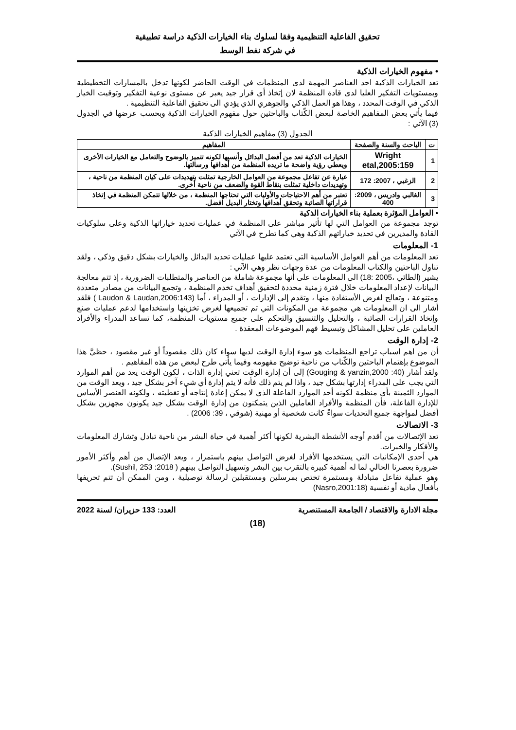تحقيق الفاعلية التنظيمية وفقا لسلوك بناء الخيارات الذكية دراسة تطبيقية
في شركة نفط الوسط
• مفهوم الخيارات الذكية
تعد الخيارات الذكية احد العناصر المهمة لدى المنظمات في الوقت الحاضر لكونها تدخل بالمسارات التخطيطية وبمستويات التفكير العليا لدى قادة المنظمة لان إتخاذ أي قرار جيد يعبر عن مستوى نوعية التفكير وتوقيت الخيار الذكي في الوقت المحدد ، وهذا هو العمل الذكي والجوهري الذي يؤدي الى تحقيق الفاعلية التنظيمية .
فيما يأتي بعض المفاهيم الخاصة لبعض الكّتاب والباحثين حول مفهوم الخيارات الذكية وبحسب عرضها في الجدول (3) الآتي :
الجدول (3) مفاهيم الخيارات الذكية
| ت | الباحث والسنة والصفحة | المفاهيم |
| --- | --- | --- |
| 1 | Wright etal,2005:159 | الخيارات الذكية تعد من أفضل البدائل وأنسبها لكونه تتميز بالوضوح والتعامل مع الخيارات الأخرى ويعطي رؤية واضحة ما تريده المنظمة من أهدافها ورسالتها. |
| 2 | الزغبي ، 2007: 172 | عبارة عن تفاعل مجموعة من العوامل الخارجية تمثلت بتهديدات على كيان المنظمة من ناحية ، وتهديدات داخلية تمثلت بنقاط القوة والضعف من ناحية أخرى. |
| 3 | الغالبي وادريس ، 2009: 400 | تعتبر من أهم الاحتياجات والأوليات التي تحتاجها المنظمة ، من خلالها تتمكن المنظمة في إتخاذ قراراتها الصائبة وتحقق أهدافها وتختار البديل افضل. |
• العوامل المؤثرة بعملية بناء الخيارات الذكية
توجد مجموعة من العوامل التي لها تأثير مباشر على المنظمة في عمليات تحديد خياراتها الذكية وعلى سلوكيات القادة والمديرين في تحديد خياراتهم الذكية وهي كما تطرح في الآتي
1- المعلومات
تعد المعلومات من أهم العوامل الأساسية التي تعتمد عليها عمليات تحديد البدائل والخيارات بشكل دقيق وذكي ، ولقد تناول الباحثين والكتاب المعلومات من عدة وجهات نظر وهي الآتي :
يشير (الطائي ،2005 :18) الى المعلومات على أنها مجموعة شاملة من العناصر والمتطلبات الضرورية ، إذ تتم معالجة البيانات لإعداد المعلومات خلال فترة زمنية محددة لتحقيق أهداف تخدم المنظمة ، وتجمع البيانات من مصادر متعددة ومتنوعة ، وتعالج لغرض الأستفادة منها ، وتقدم إلى الإدارات ، أو المدراء ، أما (Laudon & Laudan,2006:143 ) فلقد أشار الى ان المعلومات هي مجموعة من المكونات التي تم تجميعها لغرض تخزينها واستخدامها لدعم عمليات صنع وإتخاذ القرارات الصائبة ، والتحليل والتنسيق والتحكم على جميع مستويات المنظمة، كما تساعد المدراء والأفراد العاملين على تحليل المشاكل وتبسيط فهم الموضوعات المعقدة .
2- إدارة الوقت
أن من اهم اسباب تراجع المنظمات هو سوء إدارة الوقت لديها سواء كان ذلك مقصوداً أو غير مقصود ، حظيَّ هذا الموضوع بإهتمام الباحثين والكّتاب من ناحية توضيح مفهومه وفيما يأتي طرح لبعض من هذه المفاهيم .
ولقد أشار (40: Gouging & yanzin,2000) إلى أن إدارة الوقت تعني إدارة الذات ، لكون الوقت يعد من أهم الموارد التي يجب على المدراء إدارتها بشكل جيد ، واذا لم يتم ذلك فأنه لا يتم إدارة أي شيء آخر بشكل جيد ، ويعد الوقت من الموارد الثمينة بأي منظمة لكونه أحد الموارد الفاعلة الذي لا يمكن إعادة إنتاجه أو تغطيته ، ولكونه العنصر الأساس للإدارة الفاعلة، فأن المنظمة والأفراد العاملين الذين يتمكنون من إدارة الوقت بشكل جيد يكونون مجهزين بشكل أفضل لمواجهة جميع التحديات سواءً كانت شخصية أو مهنية (شوقي ، 39: 2006) .
3- الاتصالات
تعد الإتصالات من أقدم أوجه الأنشطة البشرية لكونها أكثر أهمية في حياة البشر من ناحية تبادل وتشارك المعلومات والأفكار والخبرات.
هي أحدى الإمكانيات التي يستخدمها الأفراد لغرض التواصل بينهم باستمرار ، ويعد الإتصال من أهم وأكثر الأمور ضرورة بعصرنا الحالي لما له أهمية كبيرة بالتقرب بين البشر وتسهيل التواصل بينهم ( Sushil, 253 :2018).
وهو عملية تفاعل متبادلة ومستمرة تختص بمرسلين ومستقبلين لرسالة توصيلية ، ومن الممكن أن تتم تحريفها بأفعال مادية أو نفسية (Nasro,2001:18)
مجلة الادارة والاقتصاد / الجامعة المستنصرية العدد: 133 حزيران/ لسنة 2022
(18)